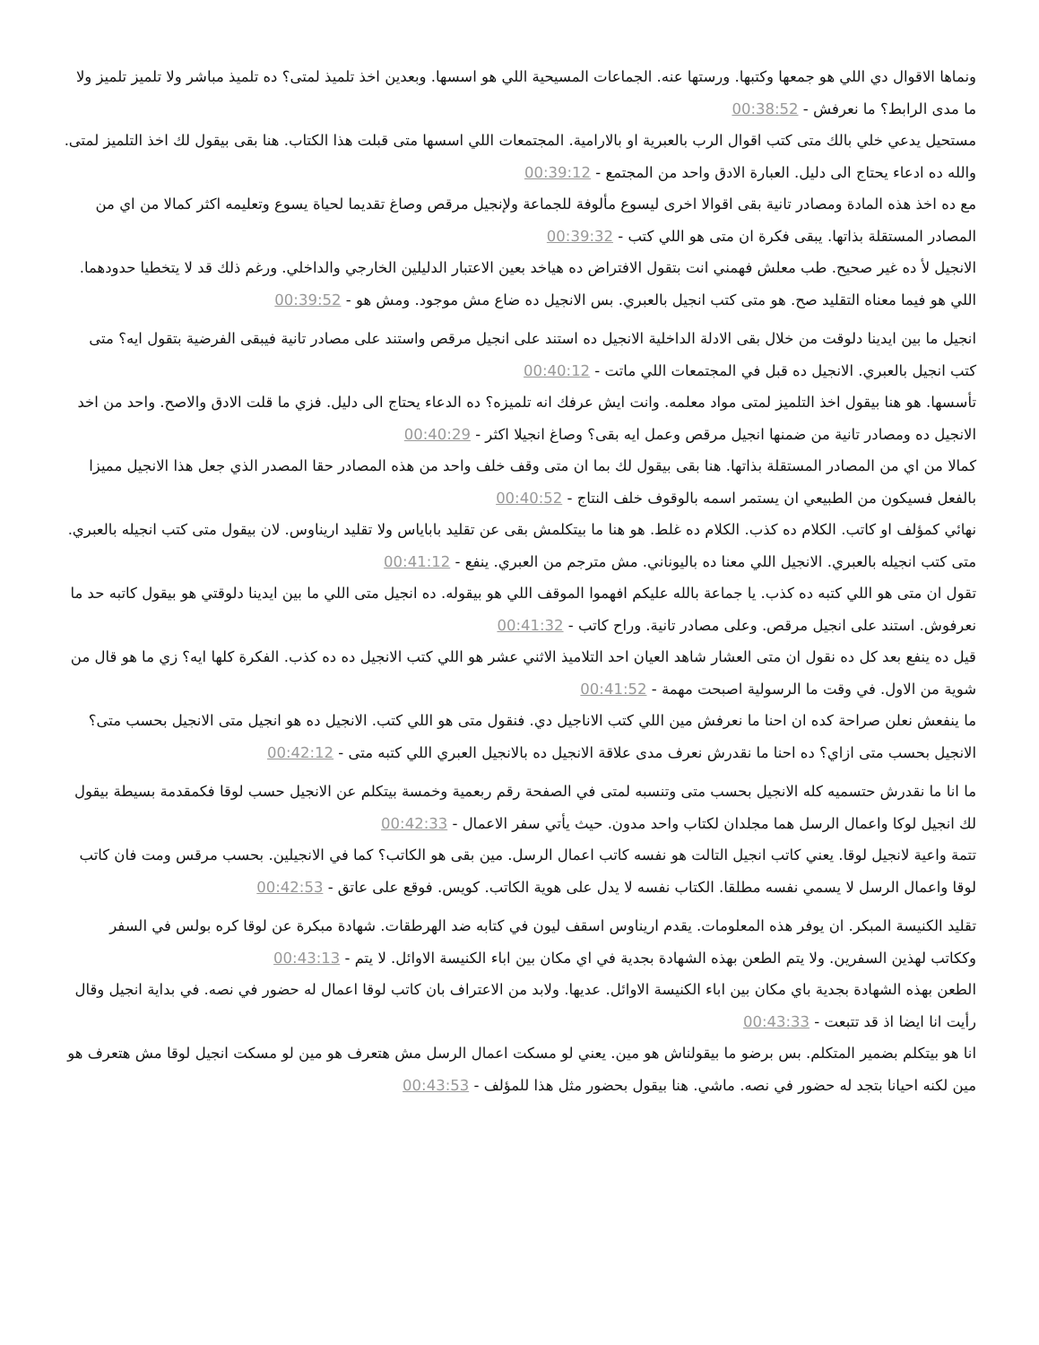ونماها الاقوال دي اللي هو جمعها وكتبها. ورستها عنه. الجماعات المسيحية اللي هو اسسها. وبعدين اخذ تلميذ لمتى؟ ده تلميذ مباشر ولا تلميز تلميز ولا ما مدى الرابط؟ ما نعرفش - 00:38:52
مستحيل يدعي خلي بالك متى كتب اقوال الرب بالعبرية او بالارامية. المجتمعات اللي اسسها متى قبلت هذا الكتاب. هنا بقى بيقول لك اخذ التلميز لمتى. والله ده ادعاء يحتاج الى دليل. العبارة الادق واحد من المجتمع - 00:39:12
مع ده اخذ هذه المادة ومصادر تانية بقى اقوالا اخرى ليسوع مألوفة للجماعة ولإنجيل مرقص وصاغ تقديما لحياة يسوع وتعليمه اكثر كمالا من اي من المصادر المستقلة بذاتها. يبقى فكرة ان متى هو اللي كتب - 00:39:32
الانجيل لأ ده غير صحيح. طب معلش فهمني انت بتقول الافتراض ده هياخد بعين الاعتبار الدليلين الخارجي والداخلي. ورغم ذلك قد لا يتخطيا حدودهما. اللي هو فيما معناه التقليد صح. هو متى كتب انجيل بالعبري. بس الانجيل ده ضاع مش موجود. ومش هو - 00:39:52
انجيل ما بين ايدينا دلوقت من خلال بقى الادلة الداخلية الانجيل ده استند على انجيل مرقص واستند على مصادر تانية فيبقى الفرضية بتقول ايه؟ متى كتب انجيل بالعبري. الانجيل ده قبل في المجتمعات اللي ماتت - 00:40:12
تأسسها. هو هنا بيقول اخذ التلميز لمتى مواد معلمه. وانت ايش عرفك انه تلميزه؟ ده الدعاء يحتاج الى دليل. فزي ما قلت الادق والاصح. واحد من اخد الانجيل ده ومصادر تانية من ضمنها انجيل مرقص وعمل ايه بقى؟ وصاغ انجيلا اكثر - 00:40:29
كمالا من اي من المصادر المستقلة بذاتها. هنا بقى بيقول لك بما ان متى وقف خلف واحد من هذه المصادر حقا المصدر الذي جعل هذا الانجيل مميزا بالفعل فسيكون من الطبيعي ان يستمر اسمه بالوقوف خلف النتاج - 00:40:52
نهائي كمؤلف او كاتب. الكلام ده كذب. الكلام ده غلط. هو هنا ما بيتكلمش بقى عن تقليد باباياس ولا تقليد اريناوس. لان بيقول متى كتب انجيله بالعبري. متى كتب انجيله بالعبري. الانجيل اللي معنا ده باليوناني. مش مترجم من العبري. ينفع - 00:41:12
تقول ان متى هو اللي كتبه ده كذب. يا جماعة بالله عليكم افهموا الموقف اللي هو بيقوله. ده انجيل متى اللي ما بين ايدينا دلوقتي هو بيقول كاتبه حد ما نعرفوش. استند على انجيل مرقص. وعلى مصادر تانية. وراح كاتب - 00:41:32
قيل ده ينفع بعد كل ده نقول ان متى العشار شاهد العيان احد التلاميذ الاثني عشر هو اللي كتب الانجيل ده ده كذب. الفكرة كلها ايه؟ زي ما هو قال من شوية من الاول. في وقت ما الرسولية اصبحت مهمة - 00:41:52
ما ينفعش نعلن صراحة كده ان احنا ما نعرفش مين اللي كتب الاناجيل دي. فنقول متى هو اللي كتب. الانجيل ده هو انجيل متى الانجيل بحسب متى؟ الانجيل بحسب متى ازاي؟ ده احنا ما نقدرش نعرف مدى علاقة الانجيل ده بالانجيل العبري اللي كتبه متى - 00:42:12
ما انا ما نقدرش حتسميه كله الانجيل بحسب متى وتنسبه لمتى في الصفحة رقم ربعمية وخمسة بيتكلم عن الانجيل حسب لوقا فكمقدمة بسيطة بيقول لك انجيل لوكا واعمال الرسل هما مجلدان لكتاب واحد مدون. حيث يأتي سفر الاعمال - 00:42:33
تتمة واعية لانجيل لوقا. يعني كاتب انجيل التالت هو نفسه كاتب اعمال الرسل. مين بقى هو الكاتب؟ كما في الانجيلين. بحسب مرقس ومت فان كاتب لوقا واعمال الرسل لا يسمي نفسه مطلقا. الكتاب نفسه لا يدل على هوية الكاتب. كويس. فوقع على عاتق - 00:42:53
تقليد الكنيسة المبكر. ان يوفر هذه المعلومات. يقدم اريناوس اسقف ليون في كتابه ضد الهرطقات. شهادة مبكرة عن لوقا كره بولس في السفر وككاتب لهذين السفرين. ولا يتم الطعن بهذه الشهادة بجدية في اي مكان بين اباء الكنيسة الاوائل. لا يتم - 00:43:13
الطعن بهذه الشهادة بجدية باي مكان بين اباء الكنيسة الاوائل. عديها. ولابد من الاعتراف بان كاتب لوقا اعمال له حضور في نصه. في بداية انجيل وقال رأيت انا ايضا اذ قد تتبعت - 00:43:33
انا هو بيتكلم بضمير المتكلم. بس برضو ما بيقولناش هو مين. يعني لو مسكت اعمال الرسل مش هتعرف هو مين لو مسكت انجيل لوقا مش هتعرف هو مين لكنه احيانا بتجد له حضور في نصه. ماشي. هنا بيقول بحضور مثل هذا للمؤلف - 00:43:53